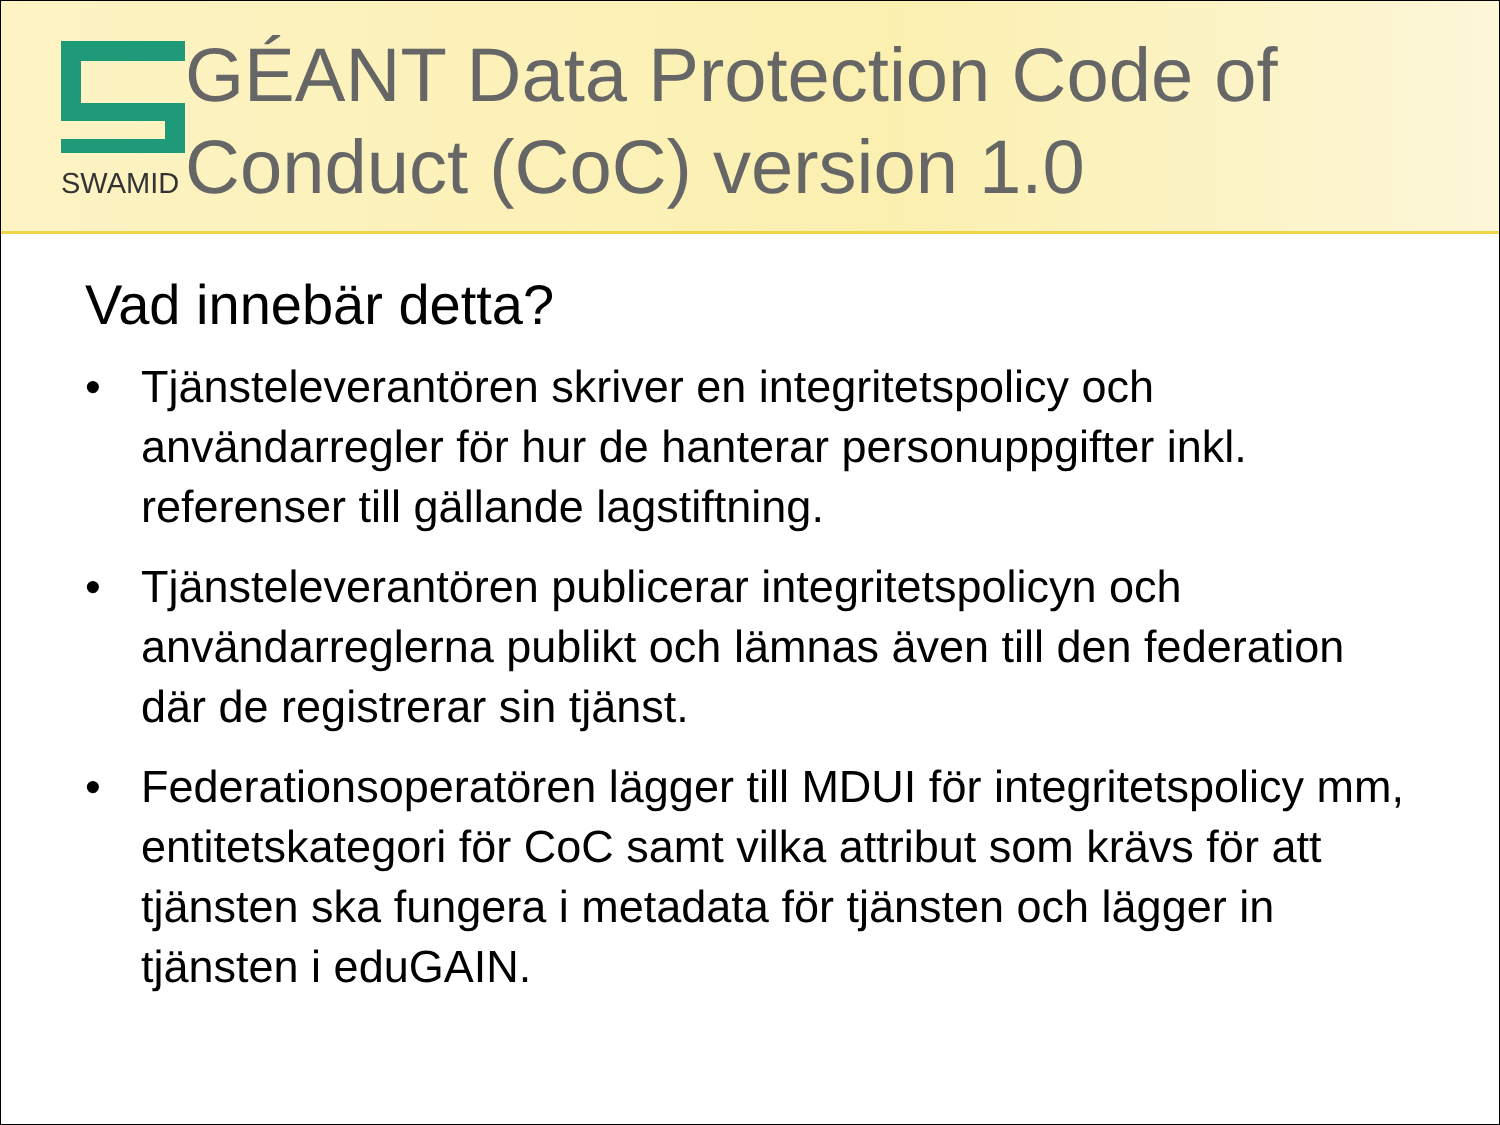SWAMID
GÉANT Data Protection Code of Conduct (CoC) version 1.0
Vad innebär detta?
• Tjänsteleverantören skriver en integritetspolicy och användarregler för hur de hanterar personuppgifter inkl. referenser till gällande lagstiftning.
• Tjänsteleverantören publicerar integritetspolicyn och användarreglerna publikt och lämnas även till den federation där de registrerar sin tjänst.
• Federationsoperatören lägger till MDUI för integritetspolicy mm, entitetskategori för CoC samt vilka attribut som krävs för att tjänsten ska fungera i metadata för tjänsten och lägger in tjänsten i eduGAIN.